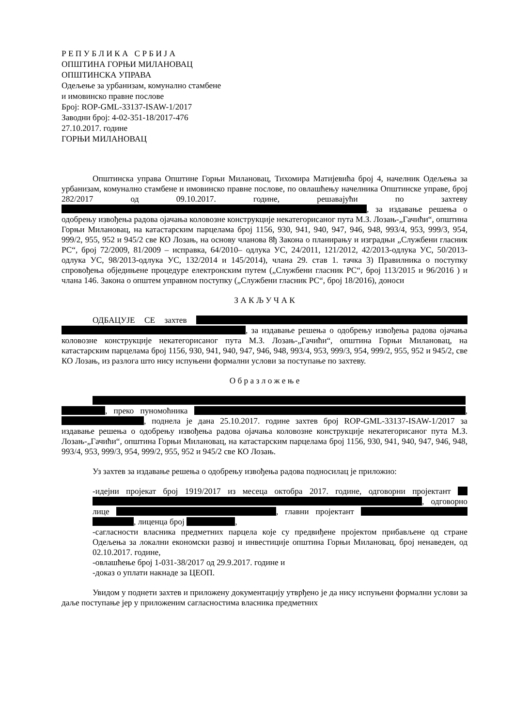Р Е П У Б Л И К А С Р Б И Ј А
ОПШТИНА ГОРЊИ МИЛАНОВАЦ
ОПШТИНСКА УПРАВА
Одељење за урбанизам, комунално стамбене
и имовинско правне послове
Број: ROP-GML-33137-ISAW-1/2017
Заводни број: 4-02-351-18/2017-476
27.10.2017. године
ГОРЊИ МИЛАНОВАЦ
Општинска управа Општине Горњи Милановац, Тихомира Матијевића број 4, начелник Одељења за урбанизам, комунално стамбене и имовинско правне послове, по овлашћењу начелника Општинске управе, број 282/2017 од 09.10.2017. године, решавајући по захтеву , за издавање решења о одобрењу извођења радова ојачања коловозне конструкције некатегорисаног пута М.З. Лозањ-„Гачићи“, општина Горњи Милановац, на катастарским парцелама број 1156, 930, 941, 940, 947, 946, 948, 993/4, 953, 999/3, 954, 999/2, 955, 952 и 945/2 све КО Лозањ, на основу чланова 8ђ Закона о планирању и изградњи „Службени гласник РС“, број 72/2009, 81/2009 – исправка, 64/2010– одлука УС, 24/2011, 121/2012, 42/2013-одлука УС, 50/2013-одлука УС, 98/2013-одлука УС, 132/2014 и 145/2014), члана 29. став 1. тачка 3) Правилника о поступку спровођења обједињене процедуре електронским путем („Службени гласник РС“, број 113/2015 и 96/2016 ) и члана 146. Закона о општем управном поступку („Службени гласник РС“, број 18/2016), доноси
З А К Љ У Ч А К
ОДБАЦУЈЕ СЕ захтев , за издавање решења о одобрењу извођења радова ојачања коловозне конструкције некатегорисаног пута М.З. Лозањ-„Гачићи“, општина Горњи Милановац, на катастарским парцелама број 1156, 930, 941, 940, 947, 946, 948, 993/4, 953, 999/3, 954, 999/2, 955, 952 и 945/2, све КО Лозањ, из разлога што нису испуњени формални услови за поступање по захтеву.
О б р а з л о ж е њ е
, преко пуномоћника , , поднела је дана 25.10.2017. године захтев број ROP-GML-33137-ISAW-1/2017 за издавање решења о одобрењу извођења радова ојачања коловозне конструкције некатегорисаног пута М.З. Лозањ-„Гачићи“, општина Горњи Милановац, на катастарским парцелама број 1156, 930, 941, 940, 947, 946, 948, 993/4, 953, 999/3, 954, 999/2, 955, 952 и 945/2 све КО Лозањ.
Уз захтев за издавање решења о одобрењу извођења радова подносилац је приложио:
-идејни пројекат број 1919/2017 из месеца октобра 2017. године, одговорни пројектант , одговорно лице , главни пројектант , лиценца број ,
-сагласности власника предметних парцела које су предвиђене пројектом прибављене од стране Одељења за локални економски развој и инвестиције општина Горњи Милановац, број ненаведен, од 02.10.2017. године,
-овлашћење број 1-031-38/2017 од 29.9.2017. године и
-доказ о уплати накнаде за ЦЕОП.
Увидом у поднети захтев и приложену документацију утврђено је да нису испуњени формални услови за даље поступање јер у приложеним сагласностима власника предметних